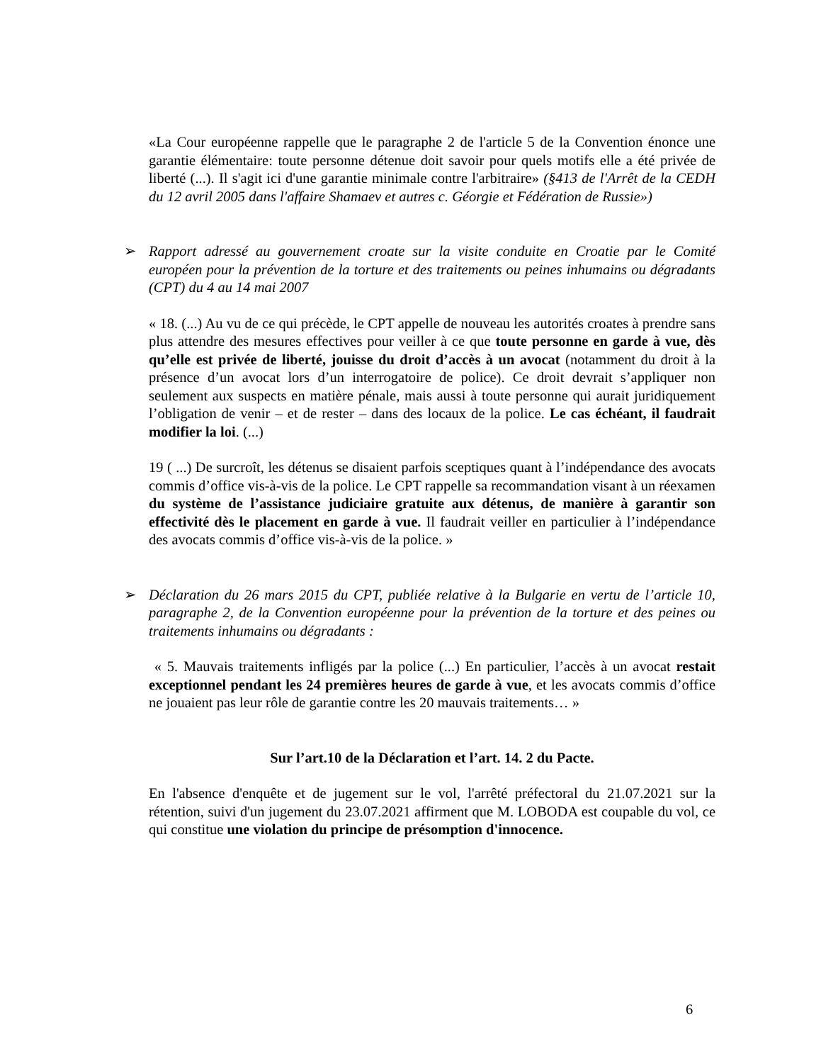«La Cour européenne rappelle que le paragraphe 2 de l'article 5 de la Convention énonce une garantie élémentaire: toute personne détenue doit savoir pour quels motifs elle a été privée de liberté (...). Il s'agit ici d'une garantie minimale contre l'arbitraire» (§413 de l'Arrêt de la CEDH du 12 avril 2005 dans l'affaire Shamaev et autres c. Géorgie et Fédération de Russie»)
➢
Rapport adressé au gouvernement croate sur la visite conduite en Croatie par le Comité européen pour la prévention de la torture et des traitements ou peines inhumains ou dégradants (CPT) du 4 au 14 mai 2007
« 18. (...) Au vu de ce qui précède, le CPT appelle de nouveau les autorités croates à prendre sans plus attendre des mesures effectives pour veiller à ce que toute personne en garde à vue, dès qu’elle est privée de liberté, jouisse du droit d’accès à un avocat (notamment du droit à la présence d’un avocat lors d’un interrogatoire de police). Ce droit devrait s’appliquer non seulement aux suspects en matière pénale, mais aussi à toute personne qui aurait juridiquement l’obligation de venir – et de rester – dans des locaux de la police. Le cas échéant, il faudrait modifier la loi. (...)
19 ( ...) De surcroît, les détenus se disaient parfois sceptiques quant à l’indépendance des avocats commis d’office vis-à-vis de la police. Le CPT rappelle sa recommandation visant à un réexamen du système de l’assistance judiciaire gratuite aux détenus, de manière à garantir son effectivité dès le placement en garde à vue. Il faudrait veiller en particulier à l’indépendance des avocats commis d’office vis-à-vis de la police. »
➢
Déclaration du 26 mars 2015 du CPT, publiée relative à la Bulgarie en vertu de l’article 10, paragraphe 2, de la Convention européenne pour la prévention de la torture et des peines ou traitements inhumains ou dégradants :
« 5. Mauvais traitements infligés par la police (...) En particulier, l’accès à un avocat restait exceptionnel pendant les 24 premières heures de garde à vue, et les avocats commis d’office ne jouaient pas leur rôle de garantie contre les 20 mauvais traitements… »
Sur l’art.10 de la Déclaration et l’art. 14. 2 du Pacte.
En l'absence d'enquête et de jugement sur le vol, l'arrêté préfectoral du 21.07.2021 sur la rétention, suivi d'un jugement du 23.07.2021 affirment que M. LOBODA est coupable du vol, ce qui constitue une violation du principe de présomption d'innocence.
6